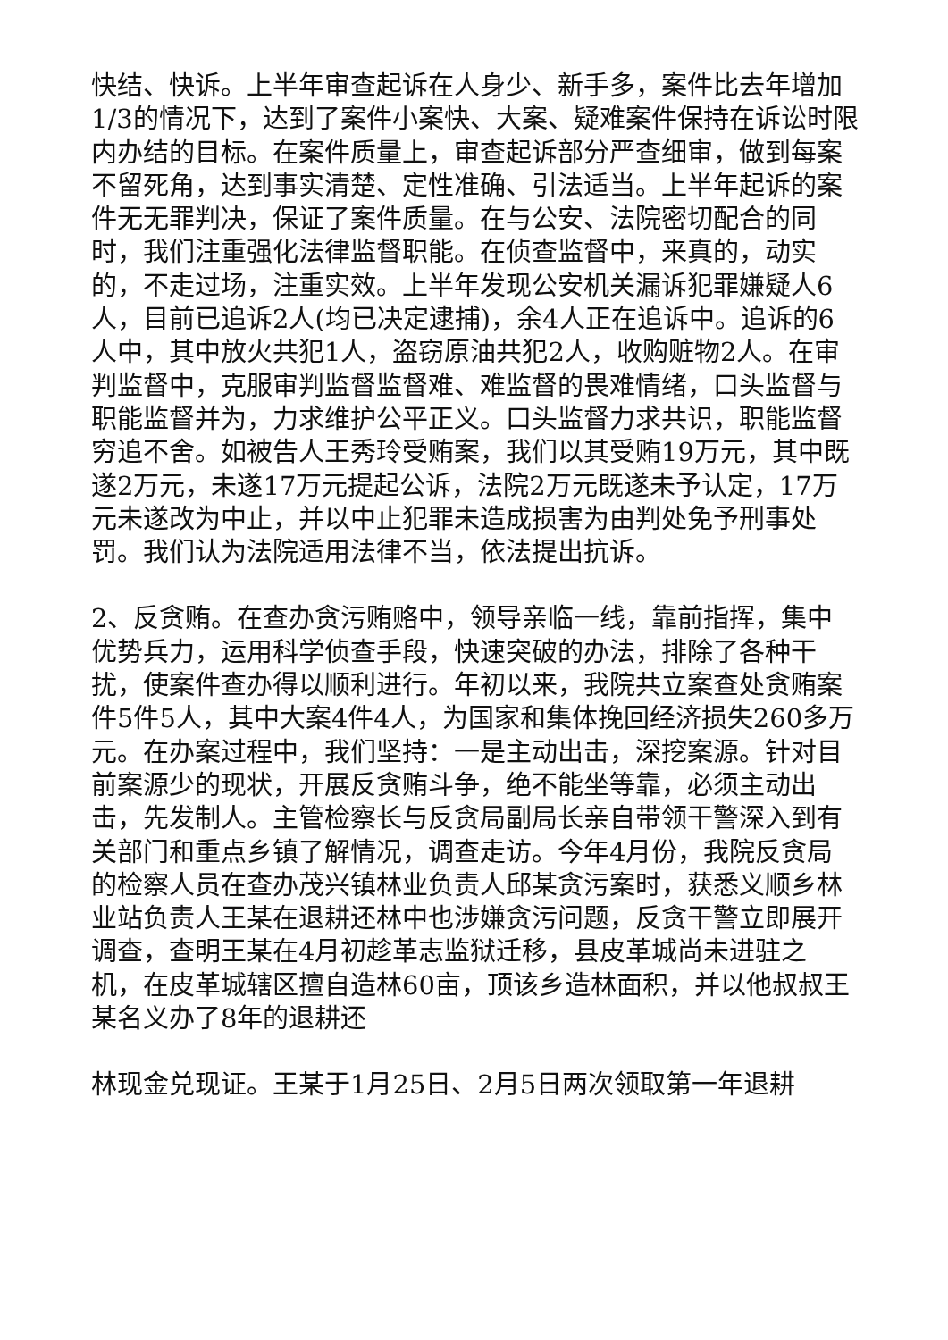快结、快诉。上半年审查起诉在人身少、新手多，案件比去年增加1/3的情况下，达到了案件小案快、大案、疑难案件保持在诉讼时限内办结的目标。在案件质量上，审查起诉部分严查细审，做到每案不留死角，达到事实清楚、定性准确、引法适当。上半年起诉的案件无无罪判决，保证了案件质量。在与公安、法院密切配合的同时，我们注重强化法律监督职能。在侦查监督中，来真的，动实的，不走过场，注重实效。上半年发现公安机关漏诉犯罪嫌疑人6人，目前已追诉2人(均已决定逮捕)，余4人正在追诉中。追诉的6人中，其中放火共犯1人，盗窃原油共犯2人，收购赃物2人。在审判监督中，克服审判监督监督难、难监督的畏难情绪，口头监督与职能监督并为，力求维护公平正义。口头监督力求共识，职能监督穷追不舍。如被告人王秀玲受贿案，我们以其受贿19万元，其中既遂2万元，未遂17万元提起公诉，法院2万元既遂未予认定，17万元未遂改为中止，并以中止犯罪未造成损害为由判处免予刑事处罚。我们认为法院适用法律不当，依法提出抗诉。
2、反贪贿。在查办贪污贿赂中，领导亲临一线，靠前指挥，集中优势兵力，运用科学侦查手段，快速突破的办法，排除了各种干扰，使案件查办得以顺利进行。年初以来，我院共立案查处贪贿案件5件5人，其中大案4件4人，为国家和集体挽回经济损失260多万元。在办案过程中，我们坚持：一是主动出击，深挖案源。针对目前案源少的现状，开展反贪贿斗争，绝不能坐等靠，必须主动出击，先发制人。主管检察长与反贪局副局长亲自带领干警深入到有关部门和重点乡镇了解情况，调查走访。今年4月份，我院反贪局的检察人员在查办茂兴镇林业负责人邱某贪污案时，获悉义顺乡林业站负责人王某在退耕还林中也涉嫌贪污问题，反贪干警立即展开调查，查明王某在4月初趁革志监狱迁移，县皮革城尚未进驻之机，在皮革城辖区擅自造林60亩，顶该乡造林面积，并以他叔叔王某名义办了8年的退耕还
林现金兑现证。王某于1月25日、2月5日两次领取第一年退耕